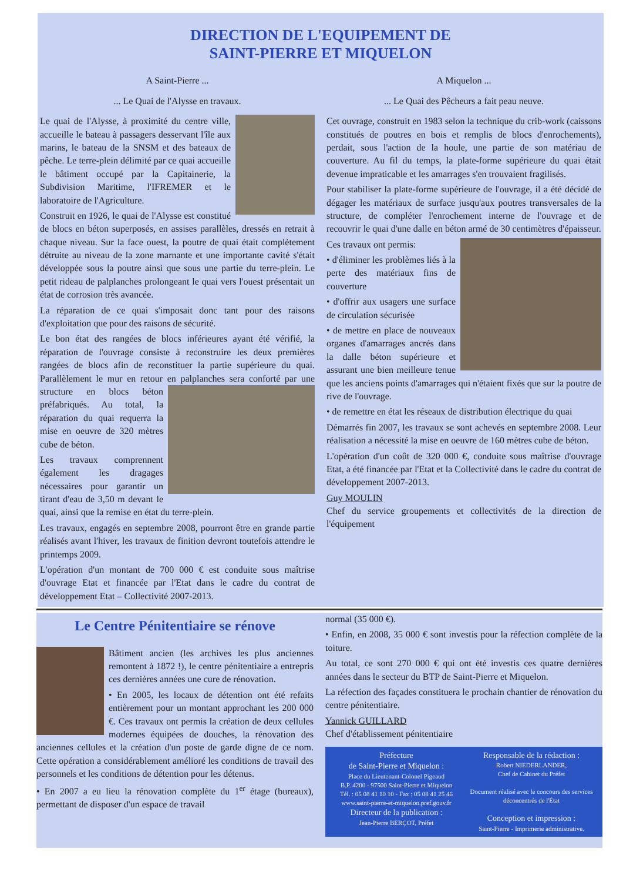DIRECTION DE L'EQUIPEMENT DE
SAINT-PIERRE ET MIQUELON
A Saint-Pierre ...
... Le Quai de l'Alysse en travaux.
Le quai de l'Alysse, à proximité du centre ville, accueille le bateau à passagers desservant l'île aux marins, le bateau de la SNSM et des bateaux de pêche. Le terre-plein délimité par ce quai accueille le bâtiment occupé par la Capitainerie, la Subdivision Maritime, l'IFREMER et le laboratoire de l'Agriculture.
Construit en 1926, le quai de l'Alysse est constitué de blocs en béton superposés, en assises parallèles, dressés en retrait à chaque niveau. Sur la face ouest, la poutre de quai était complètement détruite au niveau de la zone marnante et une importante cavité s'était développée sous la poutre ainsi que sous une partie du terre-plein. Le petit rideau de palplanches prolongeant le quai vers l'ouest présentait un état de corrosion très avancée.
La réparation de ce quai s'imposait donc tant pour des raisons d'exploitation que pour des raisons de sécurité.
Le bon état des rangées de blocs inférieures ayant été vérifié, la réparation de l'ouvrage consiste à reconstruire les deux premières rangées de blocs afin de reconstituer la partie supérieure du quai. Parallèlement le mur en retour en palplanches sera conforté par une structure en blocs béton préfabriqués. Au total, la réparation du quai requerra la mise en oeuvre de 320 mètres cube de béton.
Les travaux comprennent également les dragages nécessaires pour garantir un tirant d'eau de 3,50 m devant le quai, ainsi que la remise en état du terre-plein.
Les travaux, engagés en septembre 2008, pourront être en grande partie réalisés avant l'hiver, les travaux de finition devront toutefois attendre le printemps 2009.
L'opération d'un montant de 700 000 € est conduite sous maîtrise d'ouvrage Etat et financée par l'Etat dans le cadre du contrat de développement Etat – Collectivité 2007-2013.
A Miquelon ...
... Le Quai des Pêcheurs a fait peau neuve.
Cet ouvrage, construit en 1983 selon la technique du crib-work (caissons constitués de poutres en bois et remplis de blocs d'enrochements), perdait, sous l'action de la houle, une partie de son matériau de couverture. Au fil du temps, la plate-forme supérieure du quai était devenue impraticable et les amarrages s'en trouvaient fragilisés.
Pour stabiliser la plate-forme supérieure de l'ouvrage, il a été décidé de dégager les matériaux de surface jusqu'aux poutres transversales de la structure, de compléter l'enrochement interne de l'ouvrage et de recouvrir le quai d'une dalle en béton armé de 30 centimètres d'épaisseur.
Ces travaux ont permis:
• d'éliminer les problèmes liés à la perte des matériaux fins de couverture
• d'offrir aux usagers une surface de circulation sécurisée
• de mettre en place de nouveaux organes d'amarrages ancrés dans la dalle béton supérieure et assurant une bien meilleure tenue que les anciens points d'amarrages qui n'étaient fixés que sur la poutre de rive de l'ouvrage.
• de remettre en état les réseaux de distribution électrique du quai
Démarrés fin 2007, les travaux se sont achevés en septembre 2008. Leur réalisation a nécessité la mise en oeuvre de 160 mètres cube de béton.
L'opération d'un coût de 320 000 €, conduite sous maîtrise d'ouvrage Etat, a été financée par l'Etat et la Collectivité dans le cadre du contrat de développement 2007-2013.
Guy MOULIN
Chef du service groupements et collectivités de la direction de l'équipement
Le Centre Pénitentiaire se rénove
Bâtiment ancien (les archives les plus anciennes remontent à 1872 !), le centre pénitentiaire a entrepris ces dernières années une cure de rénovation.
• En 2005, les locaux de détention ont été refaits entièrement pour un montant approchant les 200 000 €. Ces travaux ont permis la création de deux cellules modernes équipées de douches, la rénovation des anciennes cellules et la création d'un poste de garde digne de ce nom. Cette opération a considérablement amélioré les conditions de travail des personnels et les conditions de détention pour les détenus.
• En 2007 a eu lieu la rénovation complète du 1<sup>er</sup> étage (bureaux), permettant de disposer d'un espace de travail
normal (35 000 €).
• Enfin, en 2008, 35 000 € sont investis pour la réfection complète de la toiture.
Au total, ce sont 270 000 € qui ont été investis ces quatre dernières années dans le secteur du BTP de Saint-Pierre et Miquelon.
La réfection des façades constituera le prochain chantier de rénovation du centre pénitentiaire.
Yannick GUILLARD
Chef d'établissement pénitentiaire
Préfecture
de Saint-Pierre et Miquelon :
Place du Lieutenant-Colonel Pigeaud
B.P. 4200 - 97500 Saint-Pierre et Miquelon
Tél. : 05 08 41 10 10 - Fax : 05 08 41 25 46
www.saint-pierre-et-miquelon.pref.gouv.fr
Directeur de la publication :
Jean-Pierre BERÇOT, Préfet
Responsable de la rédaction :
Robert NIEDERLANDER,
Chef de Cabinet du Préfet
Document réalisé avec le concours des services déconcentrés de l'État
Conception et impression :
Saint-Pierre - Imprimerie administrative.